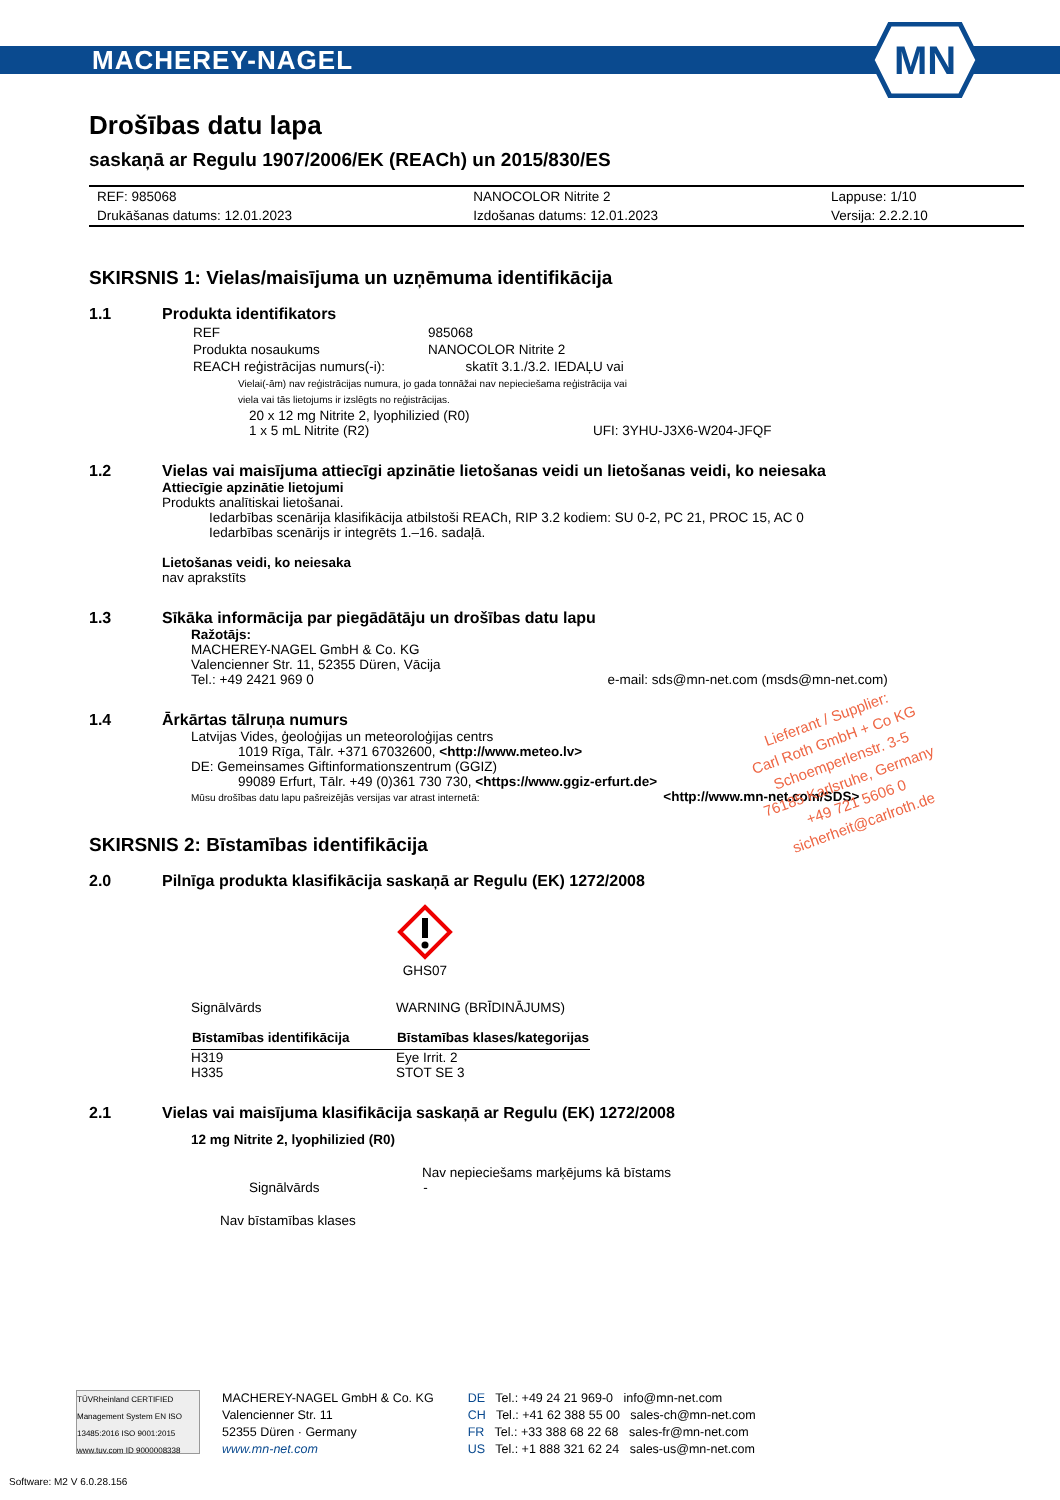MACHEREY-NAGEL
MN
Drošības datu lapa
saskaņā ar Regulu 1907/2006/EK (REACh) un 2015/830/ES
| REF: 985068 | NANOCOLOR Nitrite 2 | Lappuse: 1/10 |
| Drukāšanas datums: 12.01.2023 | Izdošanas datums: 12.01.2023 | Versija: 2.2.2.10 |
SKIRSNIS 1: Vielas/maisījuma un uzņēmuma identifikācija
1.1 Produkta identifikators
| REF | 985068 |
| Produkta nosaukums | NANOCOLOR Nitrite 2 |
| REACH reģistrācijas numurs(-i): | skatīt 3.1./3.2. IEDAĻU vai |
Vielai(-ām) nav reģistrācijas numura, jo gada tonnāžai nav nepieciešama reģistrācija vai
viela vai tās lietojums ir izslēgts no reģistrācijas.
20 x 12 mg Nitrite 2, lyophilizied (R0)
1 x 5 mL Nitrite (R2) UFI: 3YHU-J3X6-W204-JFQF
1.2 Vielas vai maisījuma attiecīgi apzinātie lietošanas veidi un lietošanas veidi, ko neiesaka
Attiecīgie apzinātie lietojumi
Produkts analītiskai lietošanai.
Iedarbības scenārija klasifikācija atbilstoši REACh, RIP 3.2 kodiem: SU 0-2, PC 21, PROC 15, AC 0
Iedarbības scenārijs ir integrēts 1.–16. sadaļā.
Lietošanas veidi, ko neiesaka
nav aprakstīts
1.3 Sīkāka informācija par piegādātāju un drošības datu lapu
Ražotājs:
MACHEREY-NAGEL GmbH & Co. KG
Valencienner Str. 11, 52355 Düren, Vācija
Tel.: +49 2421 969 0 e-mail: sds@mn-net.com (msds@mn-net.com)
1.4 Ārkārtas tālruņa numurs
Latvijas Vides, ģeoloģijas un meteoroloģijas centrs
1019 Rīga, Tālr. +371 67032600, <http://www.meteo.lv>
DE: Gemeinsames Giftinformationszentrum (GGIZ)
99089 Erfurt, Tālr. +49 (0)361 730 730, <https://www.ggiz-erfurt.de>
Mūsu drošības datu lapu pašreizējās versijas var atrast internetā: <http://www.mn-net.com/SDS>
SKIRSNIS 2: Bīstamības identifikācija
2.0 Pilnīga produkta klasifikācija saskaņā ar Regulu (EK) 1272/2008
GHS07
| Signālvārds | WARNING (BRĪDINĀJUMS) |
| Bīstamības identifikācija | Bīstamības klases/kategorijas |
| H319 | Eye Irrit. 2 |
| H335 | STOT SE 3 |
2.1 Vielas vai maisījuma klasifikācija saskaņā ar Regulu (EK) 1272/2008
12 mg Nitrite 2, lyophilizied (R0)
Nav nepieciešams marķējums kā bīstams
Signālvārds -
Nav bīstamības klases
Lieferant / Supplier:
Carl Roth GmbH + Co KG
Schoemperlenstr. 3-5
76185 Karlsruhe, Germany
+49 721 5606 0
sicherheit@carlroth.de
TÜVRheinland CERTIFIED
Management System EN ISO 13485:2016 ISO 9001:2015 www.tuv.com ID 9000008338
MACHEREY-NAGEL GmbH & Co. KG
Valencienner Str. 11
52355 Düren · Germany
www.mn-net.com
DE Tel.: +49 24 21 969-0 info@mn-net.com
CH Tel.: +41 62 388 55 00 sales-ch@mn-net.com
FR Tel.: +33 388 68 22 68 sales-fr@mn-net.com
US Tel.: +1 888 321 62 24 sales-us@mn-net.com
Software: M2 V 6.0.28.156